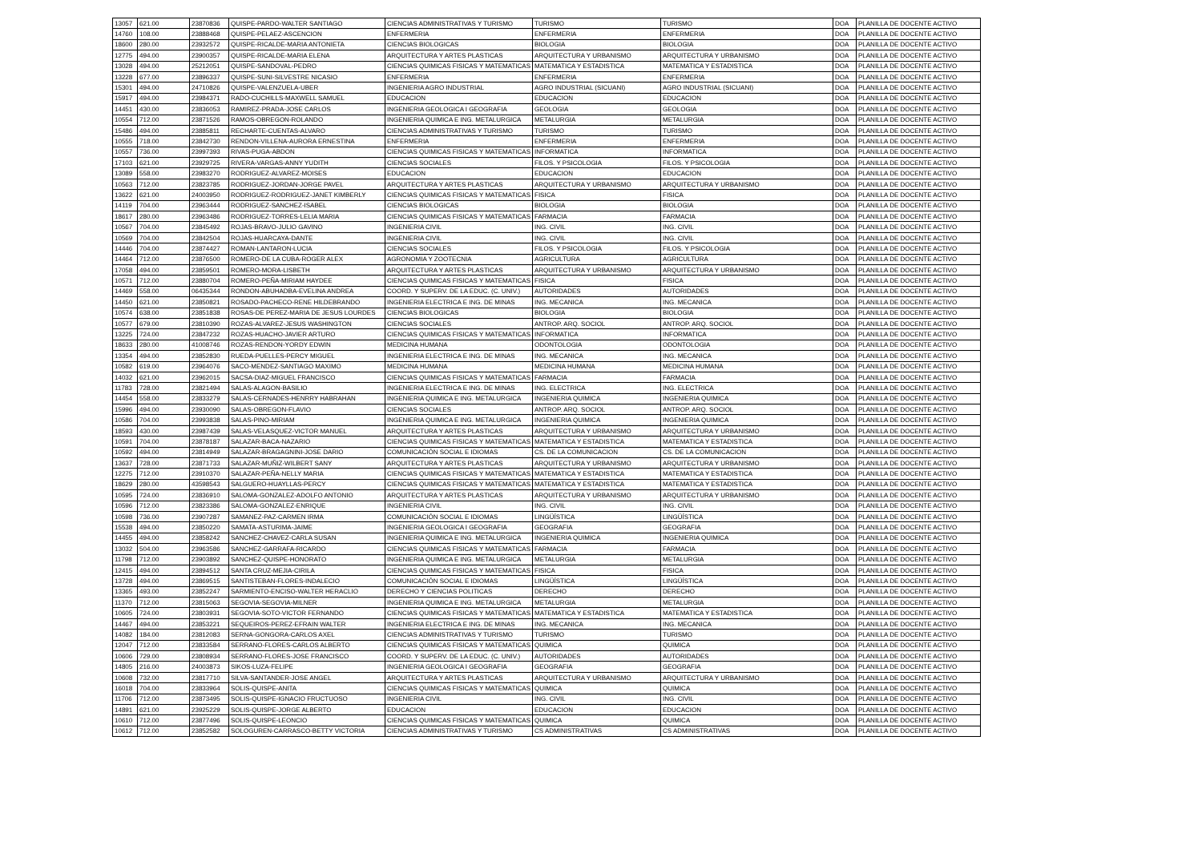| 13057 | 621.00 | 23870836 | QUISPE-PARDO-WALTER SANTIAGO | CIENCIAS ADMINISTRATIVAS Y TURISMO | TURISMO | TURISMO | DOA | PLANILLA DE DOCENTE ACTIVO |
| 14760 | 108.00 | 23888468 | QUISPE-PELAEZ-ASCENCION | ENFERMERIA | ENFERMERIA | ENFERMERIA | DOA | PLANILLA DE DOCENTE ACTIVO |
| 18600 | 280.00 | 23932572 | QUISPE-RICALDE-MARIA ANTONIETA | CIENCIAS BIOLOGICAS | BIOLOGIA | BIOLOGIA | DOA | PLANILLA DE DOCENTE ACTIVO |
| 12775 | 494.00 | 23900357 | QUISPE-RICALDE-MARIA ELENA | ARQUITECTURA Y ARTES PLASTICAS | ARQUITECTURA Y URBANISMO | ARQUITECTURA Y URBANISMO | DOA | PLANILLA DE DOCENTE ACTIVO |
| 13028 | 494.00 | 25212051 | QUISPE-SANDOVAL-PEDRO | CIENCIAS QUIMICAS FISICAS Y MATEMATICAS | MATEMATICA Y ESTADISTICA | MATEMATICA Y ESTADISTICA | DOA | PLANILLA DE DOCENTE ACTIVO |
| 13228 | 677.00 | 23896337 | QUISPE-SUNI-SILVESTRE NICASIO | ENFERMERIA | ENFERMERIA | ENFERMERIA | DOA | PLANILLA DE DOCENTE ACTIVO |
| 15301 | 494.00 | 24710826 | QUISPE-VALENZUELA-UBER | INGENIERIA AGRO INDUSTRIAL | AGRO INDUSTRIAL (SICUANI) | AGRO INDUSTRIAL (SICUANI) | DOA | PLANILLA DE DOCENTE ACTIVO |
| 15917 | 494.00 | 23984371 | RADO-CUCHILLS-MAXWELL SAMUEL | EDUCACION | EDUCACION | EDUCACION | DOA | PLANILLA DE DOCENTE ACTIVO |
| 14451 | 430.00 | 23836053 | RAMIREZ-PRADA-JOSE CARLOS | INGENIERIA GEOLOGICA I GEOGRAFIA | GEOLOGIA | GEOLOGIA | DOA | PLANILLA DE DOCENTE ACTIVO |
| 10554 | 712.00 | 23871526 | RAMOS-OBREGON-ROLANDO | INGENIERIA QUIMICA E ING. METALURGICA | METALURGIA | METALURGIA | DOA | PLANILLA DE DOCENTE ACTIVO |
| 15486 | 494.00 | 23885811 | RECHARTE-CUENTAS-ALVARO | CIENCIAS ADMINISTRATIVAS Y TURISMO | TURISMO | TURISMO | DOA | PLANILLA DE DOCENTE ACTIVO |
| 10555 | 718.00 | 23842730 | RENDON-VILLENA-AURORA ERNESTINA | ENFERMERIA | ENFERMERIA | ENFERMERIA | DOA | PLANILLA DE DOCENTE ACTIVO |
| 10557 | 736.00 | 23997393 | RIVAS-PUGA-ABDON | CIENCIAS QUIMICAS FISICAS Y MATEMATICAS | INFORMATICA | INFORMATICA | DOA | PLANILLA DE DOCENTE ACTIVO |
| 17103 | 621.00 | 23929725 | RIVERA-VARGAS-ANNY YUDITH | CIENCIAS SOCIALES | FILOS. Y PSICOLOGIA | FILOS. Y PSICOLOGIA | DOA | PLANILLA DE DOCENTE ACTIVO |
| 13089 | 558.00 | 23983270 | RODRIGUEZ-ALVAREZ-MOISES | EDUCACION | EDUCACION | EDUCACION | DOA | PLANILLA DE DOCENTE ACTIVO |
| 10563 | 712.00 | 23823785 | RODRIGUEZ-JORDAN-JORGE PAVEL | ARQUITECTURA Y ARTES PLASTICAS | ARQUITECTURA Y URBANISMO | ARQUITECTURA Y URBANISMO | DOA | PLANILLA DE DOCENTE ACTIVO |
| 13622 | 621.00 | 24003950 | RODRIGUEZ-RODRIGUEZ-JANET KIMBERLY | CIENCIAS QUIMICAS FISICAS Y MATEMATICAS | FISICA | FISICA | DOA | PLANILLA DE DOCENTE ACTIVO |
| 14119 | 704.00 | 23963444 | RODRIGUEZ-SANCHEZ-ISABEL | CIENCIAS BIOLOGICAS | BIOLOGIA | BIOLOGIA | DOA | PLANILLA DE DOCENTE ACTIVO |
| 18617 | 280.00 | 23963486 | RODRIGUEZ-TORRES-LELIA MARIA | CIENCIAS QUIMICAS FISICAS Y MATEMATICAS | FARMACIA | FARMACIA | DOA | PLANILLA DE DOCENTE ACTIVO |
| 10567 | 704.00 | 23845492 | ROJAS-BRAVO-JULIO GAVINO | INGENIERIA CIVIL | ING. CIVIL | ING. CIVIL | DOA | PLANILLA DE DOCENTE ACTIVO |
| 10569 | 704.00 | 23842504 | ROJAS-HUARCAYA-DANTE | INGENIERIA CIVIL | ING. CIVIL | ING. CIVIL | DOA | PLANILLA DE DOCENTE ACTIVO |
| 14446 | 704.00 | 23874427 | ROMAN-LANTARON-LUCIA | CIENCIAS SOCIALES | FILOS. Y PSICOLOGIA | FILOS. Y PSICOLOGIA | DOA | PLANILLA DE DOCENTE ACTIVO |
| 14464 | 712.00 | 23876500 | ROMERO-DE LA CUBA-ROGER ALEX | AGRONOMIA Y ZOOTECNIA | AGRICULTURA | AGRICULTURA | DOA | PLANILLA DE DOCENTE ACTIVO |
| 17058 | 494.00 | 23859501 | ROMERO-MORA-LISBETH | ARQUITECTURA Y ARTES PLASTICAS | ARQUITECTURA Y URBANISMO | ARQUITECTURA Y URBANISMO | DOA | PLANILLA DE DOCENTE ACTIVO |
| 10571 | 712.00 | 23880704 | ROMERO-PEÑA-MIRIAM HAYDEE | CIENCIAS QUIMICAS FISICAS Y MATEMATICAS | FISICA | FISICA | DOA | PLANILLA DE DOCENTE ACTIVO |
| 14469 | 558.00 | 06435344 | RONDON-ABUHADBA-EVELINA ANDREA | COORD. Y SUPERV. DE LA EDUC. (C. UNIV.) | AUTORIDADES | AUTORIDADES | DOA | PLANILLA DE DOCENTE ACTIVO |
| 14450 | 621.00 | 23850821 | ROSADO-PACHECO-RENE HILDEBRANDO | INGENIERIA ELECTRICA E ING. DE MINAS | ING. MECANICA | ING. MECANICA | DOA | PLANILLA DE DOCENTE ACTIVO |
| 10574 | 638.00 | 23851838 | ROSAS-DE PEREZ-MARIA DE JESUS LOURDES | CIENCIAS BIOLOGICAS | BIOLOGIA | BIOLOGIA | DOA | PLANILLA DE DOCENTE ACTIVO |
| 10577 | 679.00 | 23810390 | ROZAS-ALVAREZ-JESUS WASHINGTON | CIENCIAS SOCIALES | ANTROP. ARQ. SOCIOL | ANTROP. ARQ. SOCIOL | DOA | PLANILLA DE DOCENTE ACTIVO |
| 13225 | 724.00 | 23847232 | ROZAS-HUACHO-JAVIER ARTURO | CIENCIAS QUIMICAS FISICAS Y MATEMATICAS | INFORMATICA | INFORMATICA | DOA | PLANILLA DE DOCENTE ACTIVO |
| 18633 | 280.00 | 41008746 | ROZAS-RENDON-YORDY EDWIN | MEDICINA HUMANA | ODONTOLOGIA | ODONTOLOGIA | DOA | PLANILLA DE DOCENTE ACTIVO |
| 13354 | 494.00 | 23852830 | RUEDA-PUELLES-PERCY MIGUEL | INGENIERIA ELECTRICA E ING. DE MINAS | ING. MECANICA | ING. MECANICA | DOA | PLANILLA DE DOCENTE ACTIVO |
| 10582 | 619.00 | 23964076 | SACO-MENDEZ-SANTIAGO MAXIMO | MEDICINA HUMANA | MEDICINA HUMANA | MEDICINA HUMANA | DOA | PLANILLA DE DOCENTE ACTIVO |
| 14032 | 621.00 | 23962015 | SACSA-DIAZ-MIGUEL FRANCISCO | CIENCIAS QUIMICAS FISICAS Y MATEMATICAS | FARMACIA | FARMACIA | DOA | PLANILLA DE DOCENTE ACTIVO |
| 11783 | 728.00 | 23821494 | SALAS-ALAGON-BASILIO | INGENIERIA ELECTRICA E ING. DE MINAS | ING. ELECTRICA | ING. ELECTRICA | DOA | PLANILLA DE DOCENTE ACTIVO |
| 14454 | 558.00 | 23833279 | SALAS-CERNADES-HENRRY HABRAHAN | INGENIERIA QUIMICA E ING. METALURGICA | INGENIERIA QUIMICA | INGENIERIA QUIMICA | DOA | PLANILLA DE DOCENTE ACTIVO |
| 15996 | 494.00 | 23930090 | SALAS-OBREGON-FLAVIO | CIENCIAS SOCIALES | ANTROP. ARQ. SOCIOL | ANTROP. ARQ. SOCIOL | DOA | PLANILLA DE DOCENTE ACTIVO |
| 10586 | 704.00 | 23993838 | SALAS-PINO-MIRIAM | INGENIERIA QUIMICA E ING. METALURGICA | INGENIERIA QUIMICA | INGENIERIA QUIMICA | DOA | PLANILLA DE DOCENTE ACTIVO |
| 18593 | 430.00 | 23987439 | SALAS-VELASQUEZ-VICTOR MANUEL | ARQUITECTURA Y ARTES PLASTICAS | ARQUITECTURA Y URBANISMO | ARQUITECTURA Y URBANISMO | DOA | PLANILLA DE DOCENTE ACTIVO |
| 10591 | 704.00 | 23878187 | SALAZAR-BACA-NAZARIO | CIENCIAS QUIMICAS FISICAS Y MATEMATICAS | MATEMATICA Y ESTADISTICA | MATEMATICA Y ESTADISTICA | DOA | PLANILLA DE DOCENTE ACTIVO |
| 10592 | 494.00 | 23814949 | SALAZAR-BRAGAGNINI-JOSE DARIO | COMUNICACIÓN SOCIAL E IDIOMAS | CS. DE LA COMUNICACION | CS. DE LA COMUNICACION | DOA | PLANILLA DE DOCENTE ACTIVO |
| 13637 | 728.00 | 23871733 | SALAZAR-MUÑIZ-WILBERT SANY | ARQUITECTURA Y ARTES PLASTICAS | ARQUITECTURA Y URBANISMO | ARQUITECTURA Y URBANISMO | DOA | PLANILLA DE DOCENTE ACTIVO |
| 12275 | 712.00 | 23910370 | SALAZAR-PEÑA-NELLY MARIA | CIENCIAS QUIMICAS FISICAS Y MATEMATICAS | MATEMATICA Y ESTADISTICA | MATEMATICA Y ESTADISTICA | DOA | PLANILLA DE DOCENTE ACTIVO |
| 18629 | 280.00 | 43598543 | SALGUERO-HUAYLLAS-PERCY | CIENCIAS QUIMICAS FISICAS Y MATEMATICAS | MATEMATICA Y ESTADISTICA | MATEMATICA Y ESTADISTICA | DOA | PLANILLA DE DOCENTE ACTIVO |
| 10595 | 724.00 | 23836910 | SALOMA-GONZALEZ-ADOLFO ANTONIO | ARQUITECTURA Y ARTES PLASTICAS | ARQUITECTURA Y URBANISMO | ARQUITECTURA Y URBANISMO | DOA | PLANILLA DE DOCENTE ACTIVO |
| 10596 | 712.00 | 23823386 | SALOMA-GONZALEZ-ENRIQUE | INGENIERIA CIVIL | ING. CIVIL | ING. CIVIL | DOA | PLANILLA DE DOCENTE ACTIVO |
| 10598 | 736.00 | 23907287 | SAMANEZ-PAZ-CARMEN IRMA | COMUNICACIÓN SOCIAL E IDIOMAS | LINGÜÍSTICA | LINGÜÍSTICA | DOA | PLANILLA DE DOCENTE ACTIVO |
| 15538 | 494.00 | 23850220 | SAMATA-ASTURIMA-JAIME | INGENIERIA GEOLOGICA I GEOGRAFIA | GEOGRAFIA | GEOGRAFIA | DOA | PLANILLA DE DOCENTE ACTIVO |
| 14455 | 494.00 | 23858242 | SANCHEZ-CHAVEZ-CARLA SUSAN | INGENIERIA QUIMICA E ING. METALURGICA | INGENIERIA QUIMICA | INGENIERIA QUIMICA | DOA | PLANILLA DE DOCENTE ACTIVO |
| 13032 | 504.00 | 23963586 | SANCHEZ-GARRAFA-RICARDO | CIENCIAS QUIMICAS FISICAS Y MATEMATICAS | FARMACIA | FARMACIA | DOA | PLANILLA DE DOCENTE ACTIVO |
| 11798 | 712.00 | 23903892 | SANCHEZ-QUISPE-HONORATO | INGENIERIA QUIMICA E ING. METALURGICA | METALURGIA | METALURGIA | DOA | PLANILLA DE DOCENTE ACTIVO |
| 12415 | 494.00 | 23894512 | SANTA CRUZ-MEJIA-CIRILA | CIENCIAS QUIMICAS FISICAS Y MATEMATICAS | FISICA | FISICA | DOA | PLANILLA DE DOCENTE ACTIVO |
| 13728 | 494.00 | 23869515 | SANTISTEBAN-FLORES-INDALECIO | COMUNICACIÓN SOCIAL E IDIOMAS | LINGÜÍSTICA | LINGÜÍSTICA | DOA | PLANILLA DE DOCENTE ACTIVO |
| 13365 | 493.00 | 23852247 | SARMIENTO-ENCISO-WALTER HERACLIO | DERECHO Y CIENCIAS POLITICAS | DERECHO | DERECHO | DOA | PLANILLA DE DOCENTE ACTIVO |
| 11370 | 712.00 | 23815063 | SEGOVIA-SEGOVIA-MILNER | INGENIERIA QUIMICA E ING. METALURGICA | METALURGIA | METALURGIA | DOA | PLANILLA DE DOCENTE ACTIVO |
| 10605 | 724.00 | 23803931 | SEGOVIA-SOTO-VICTOR FERNANDO | CIENCIAS QUIMICAS FISICAS Y MATEMATICAS | MATEMATICA Y ESTADISTICA | MATEMATICA Y ESTADISTICA | DOA | PLANILLA DE DOCENTE ACTIVO |
| 14467 | 494.00 | 23853221 | SEQUEIROS-PEREZ-EFRAIN WALTER | INGENIERIA ELECTRICA E ING. DE MINAS | ING. MECANICA | ING. MECANICA | DOA | PLANILLA DE DOCENTE ACTIVO |
| 14082 | 184.00 | 23812083 | SERNA-GONGORA-CARLOS AXEL | CIENCIAS ADMINISTRATIVAS Y TURISMO | TURISMO | TURISMO | DOA | PLANILLA DE DOCENTE ACTIVO |
| 12047 | 712.00 | 23833584 | SERRANO-FLORES-CARLOS ALBERTO | CIENCIAS QUIMICAS FISICAS Y MATEMATICAS | QUIMICA | QUIMICA | DOA | PLANILLA DE DOCENTE ACTIVO |
| 10606 | 729.00 | 23808934 | SERRANO-FLORES-JOSE FRANCISCO | COORD. Y SUPERV. DE LA EDUC. (C. UNIV.) | AUTORIDADES | AUTORIDADES | DOA | PLANILLA DE DOCENTE ACTIVO |
| 14805 | 216.00 | 24003873 | SIKOS-LUZA-FELIPE | INGENIERIA GEOLOGICA I GEOGRAFIA | GEOGRAFIA | GEOGRAFIA | DOA | PLANILLA DE DOCENTE ACTIVO |
| 10608 | 732.00 | 23817710 | SILVA-SANTANDER-JOSE ANGEL | ARQUITECTURA Y ARTES PLASTICAS | ARQUITECTURA Y URBANISMO | ARQUITECTURA Y URBANISMO | DOA | PLANILLA DE DOCENTE ACTIVO |
| 16018 | 704.00 | 23833964 | SOLIS-QUISPE-ANITA | CIENCIAS QUIMICAS FISICAS Y MATEMATICAS | QUIMICA | QUIMICA | DOA | PLANILLA DE DOCENTE ACTIVO |
| 11706 | 712.00 | 23873495 | SOLIS-QUISPE-IGNACIO FRUCTUOSO | INGENIERIA CIVIL | ING. CIVIL | ING. CIVIL | DOA | PLANILLA DE DOCENTE ACTIVO |
| 14891 | 621.00 | 23925229 | SOLIS-QUISPE-JORGE ALBERTO | EDUCACION | EDUCACION | EDUCACION | DOA | PLANILLA DE DOCENTE ACTIVO |
| 10610 | 712.00 | 23877496 | SOLIS-QUISPE-LEONCIO | CIENCIAS QUIMICAS FISICAS Y MATEMATICAS | QUIMICA | QUIMICA | DOA | PLANILLA DE DOCENTE ACTIVO |
| 10612 | 712.00 | 23852582 | SOLOGUREN-CARRASCO-BETTY VICTORIA | CIENCIAS ADMINISTRATIVAS Y TURISMO | CS ADMINISTRATIVAS | CS ADMINISTRATIVAS | DOA | PLANILLA DE DOCENTE ACTIVO |